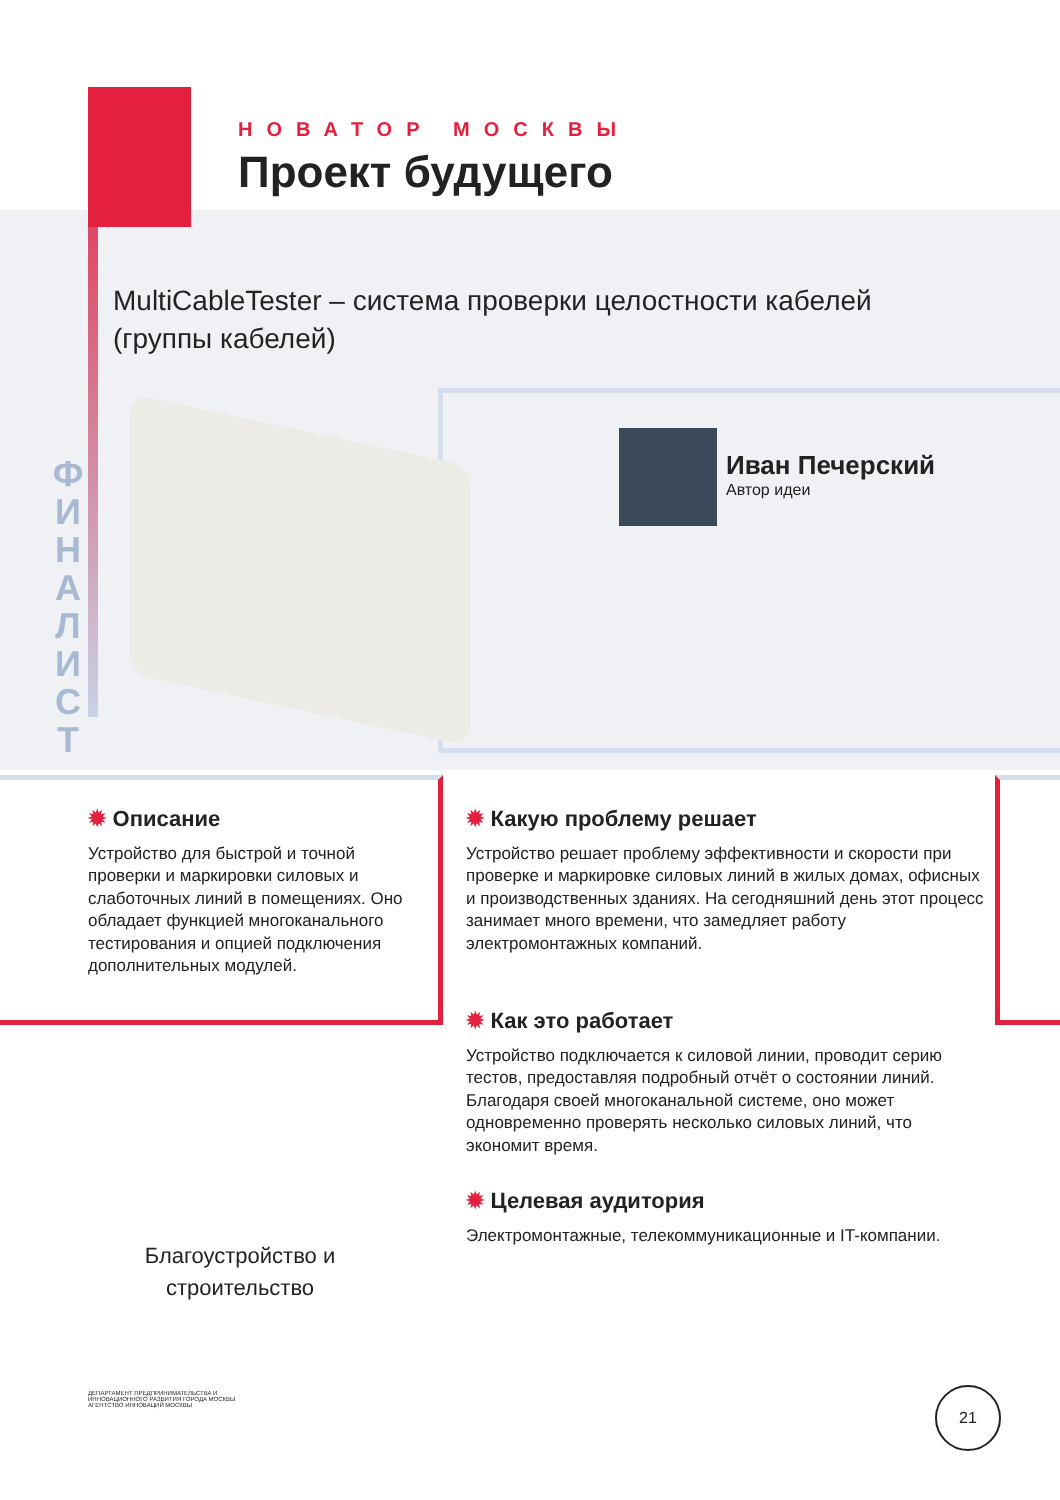НОВАТОР МОСКВЫ
Проект будущего
MultiCableTester – система проверки целостности кабелей (группы кабелей)
Ф И Н А Л И С Т
Иван Печерский
Автор идеи
✹ Описание
Устройство для быстрой и точной проверки и маркировки силовых и слаботочных линий в помещениях. Оно обладает функцией многоканального тестирования и опцией подключения дополнительных модулей.
✹ Какую проблему решает
Устройство решает проблему эффективности и скорости при проверке и маркировке силовых линий в жилых домах, офисных и производственных зданиях. На сегодняшний день этот процесс занимает много времени, что замедляет работу электромонтажных компаний.
✹ Как это работает
Устройство подключается к силовой линии, проводит серию тестов, предоставляя подробный отчёт о состоянии линий. Благодаря своей многоканальной системе, оно может одновременно проверять несколько силовых линий, что экономит время.
✹ Целевая аудитория
Электромонтажные, телекоммуникационные и IT-компании.
Благоустройство и строительство
ДЕПАРТАМЕНТ ПРЕДПРИНИМАТЕЛЬСТВА И ИННОВАЦИОННОГО РАЗВИТИЯ ГОРОДА МОСКВЫ АГЕНТСТВО ИННОВАЦИЙ МОСКВЫ
21